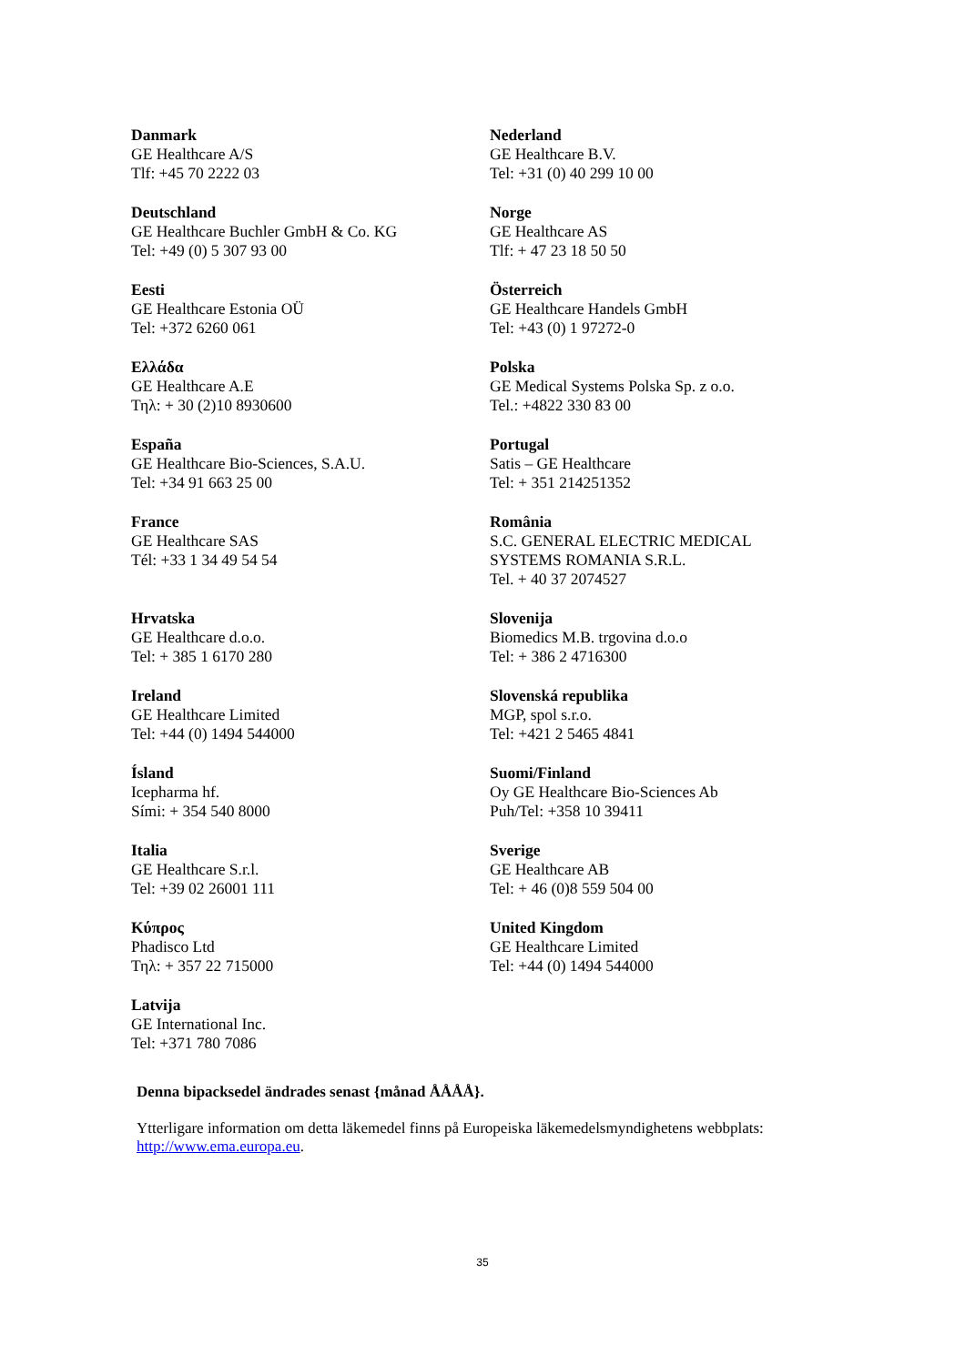| Danmark GE Healthcare A/S Tlf: +45 70 2222 03 | Nederland GE Healthcare B.V. Tel: +31 (0) 40 299 10 00 |
| Deutschland GE Healthcare Buchler GmbH & Co. KG Tel: +49 (0) 5 307 93 00 | Norge GE Healthcare AS Tlf: + 47 23 18 50 50 |
| Eesti GE Healthcare Estonia OÜ Tel: +372 6260 061 | Österreich GE Healthcare Handels GmbH Tel: +43 (0) 1 97272-0 |
| Ελλάδα GE Healthcare A.E Τηλ: + 30 (2)10 8930600 | Polska GE Medical Systems Polska Sp. z o.o. Tel.: +4822 330 83 00 |
| España GE Healthcare Bio-Sciences, S.A.U. Tel: +34 91 663 25 00 | Portugal Satis – GE Healthcare Tel: + 351 214251352 |
| France GE Healthcare SAS Tél: +33 1 34 49 54 54 | România S.C. GENERAL ELECTRIC MEDICAL SYSTEMS ROMANIA S.R.L. Tel. + 40 37 2074527 |
| Hrvatska GE Healthcare d.o.o. Tel: + 385 1 6170 280 | Slovenija Biomedics M.B. trgovina d.o.o Tel: + 386 2 4716300 |
| Ireland GE Healthcare Limited Tel: +44 (0) 1494 544000 | Slovenská republika MGP, spol s.r.o. Tel: +421 2 5465 4841 |
| Ísland Icepharma hf. Sími: + 354 540 8000 | Suomi/Finland Oy GE Healthcare Bio-Sciences Ab Puh/Tel: +358 10 39411 |
| Italia GE Healthcare S.r.l. Tel: +39 02 26001 111 | Sverige GE Healthcare AB Tel: + 46 (0)8 559 504 00 |
| Κύπρος Phadisco Ltd Τηλ: + 357 22 715000 | United Kingdom GE Healthcare Limited Tel: +44 (0) 1494 544000 |
| Latvija GE International Inc. Tel: +371 780 7086 | |
Denna bipacksedel ändrades senast {månad ÅÅÅÅ}.
Ytterligare information om detta läkemedel finns på Europeiska läkemedelsmyndighetens webbplats: http://www.ema.europa.eu.
35